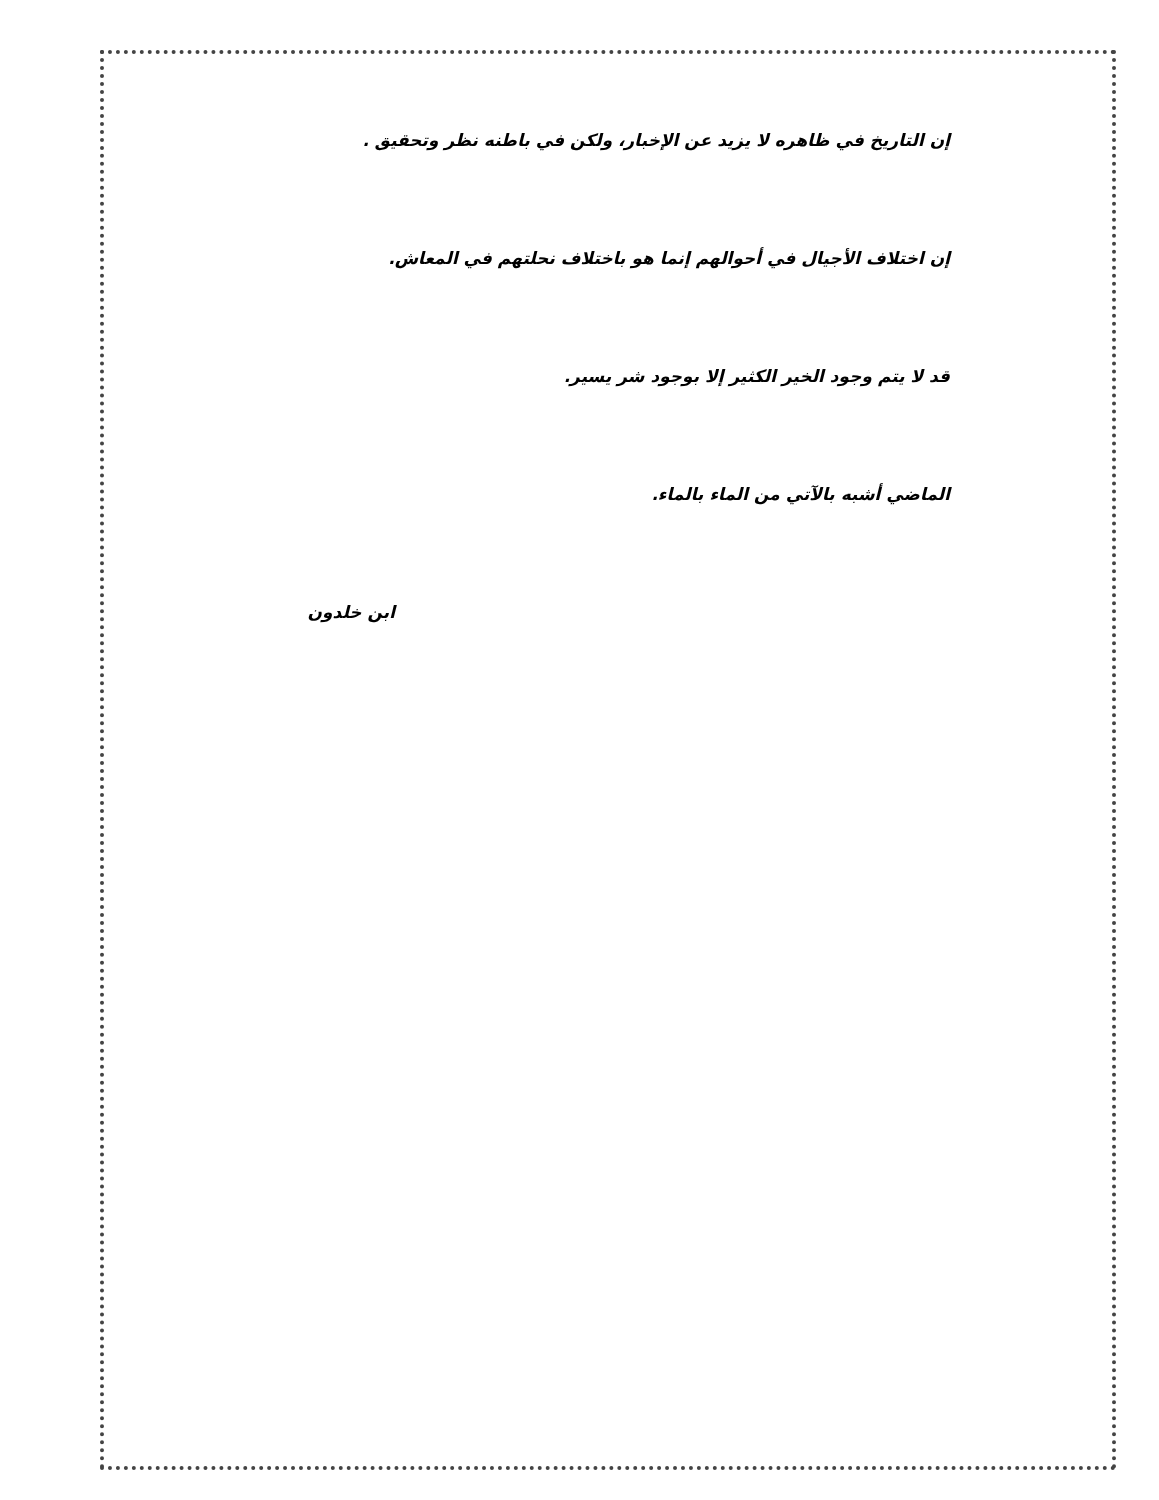إن التاريخ في ظاهره لا يزيد عن الإخبار، ولكن في باطنه نظر وتحقيق .
إن اختلاف الأجيال في أحوالهم إنما هو باختلاف نحلتهم في المعاش.
قد لا يتم وجود الخير الكثير إلا بوجود شر يسير.
الماضي أشبه بالآتي من الماء بالماء.
ابن خلدون